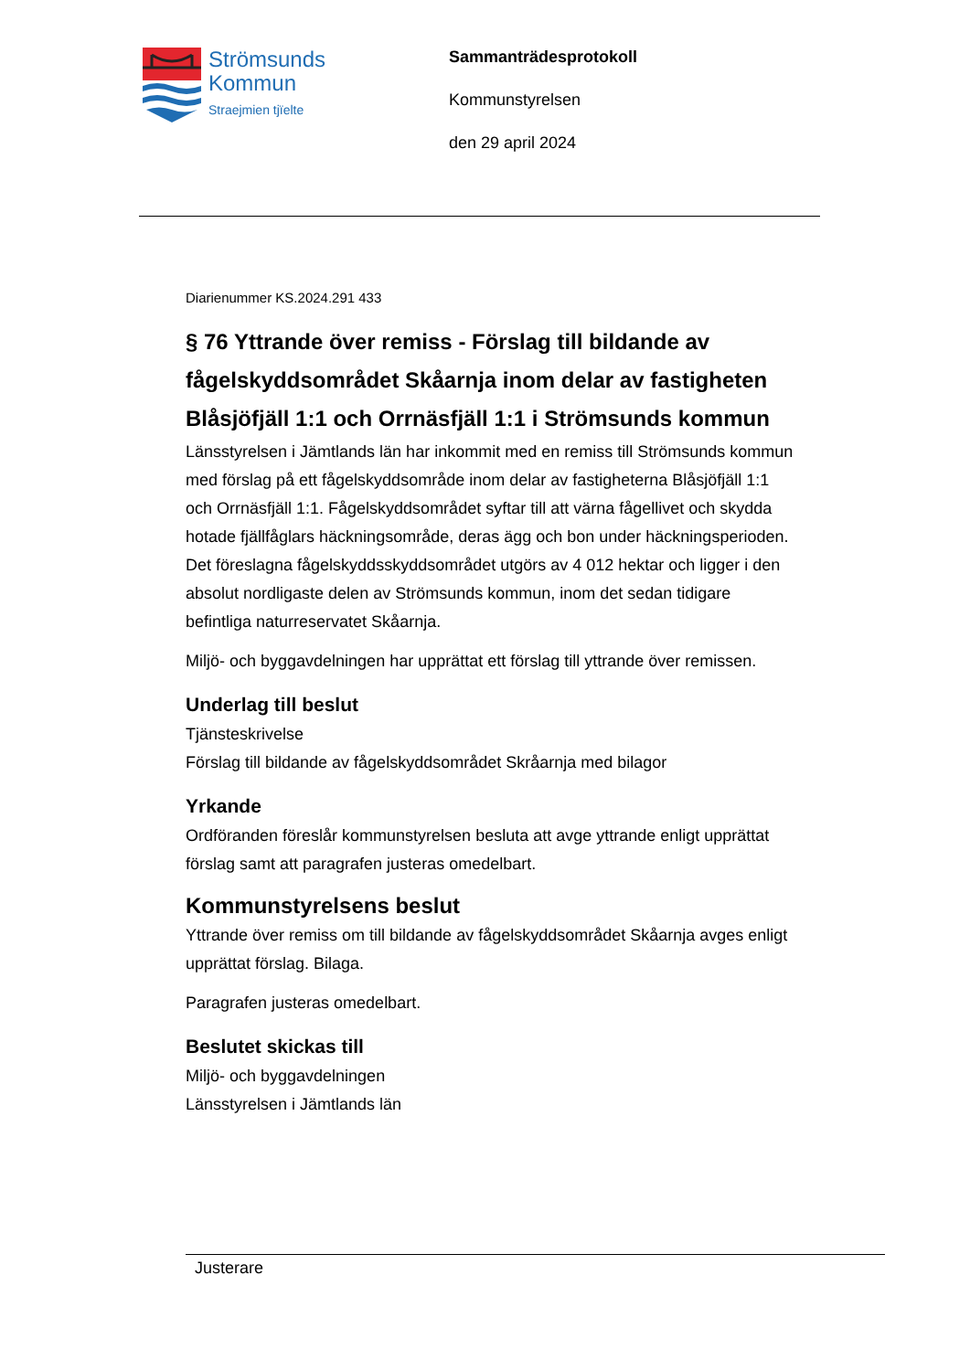Strömsunds
Kommun
Straejmien tjïelte
Sammanträdesprotokoll
Kommunstyrelsen
den 29 april 2024
Diarienummer KS.2024.291 433
§ 76 Yttrande över remiss - Förslag till bildande av fågelskyddsområdet Skåarnja inom delar av fastigheten Blåsjöfjäll 1:1 och Orrnäsfjäll 1:1 i Strömsunds kommun
Länsstyrelsen i Jämtlands län har inkommit med en remiss till Strömsunds kommun med förslag på ett fågelskyddsområde inom delar av fastigheterna Blåsjöfjäll 1:1 och Orrnäsfjäll 1:1. Fågelskyddsområdet syftar till att värna fågellivet och skydda hotade fjällfåglars häckningsområde, deras ägg och bon under häckningsperioden. Det föreslagna fågelskyddsskyddsområdet utgörs av 4 012 hektar och ligger i den absolut nordligaste delen av Strömsunds kommun, inom det sedan tidigare befintliga naturreservatet Skåarnja.
Miljö- och byggavdelningen har upprättat ett förslag till yttrande över remissen.
Underlag till beslut
Tjänsteskrivelse
Förslag till bildande av fågelskyddsområdet Skråarnja med bilagor
Yrkande
Ordföranden föreslår kommunstyrelsen besluta att avge yttrande enligt upprättat förslag samt att paragrafen justeras omedelbart.
Kommunstyrelsens beslut
Yttrande över remiss om till bildande av fågelskyddsområdet Skåarnja avges enligt upprättat förslag. Bilaga.
Paragrafen justeras omedelbart.
Beslutet skickas till
Miljö- och byggavdelningen
Länsstyrelsen i Jämtlands län
Justerare